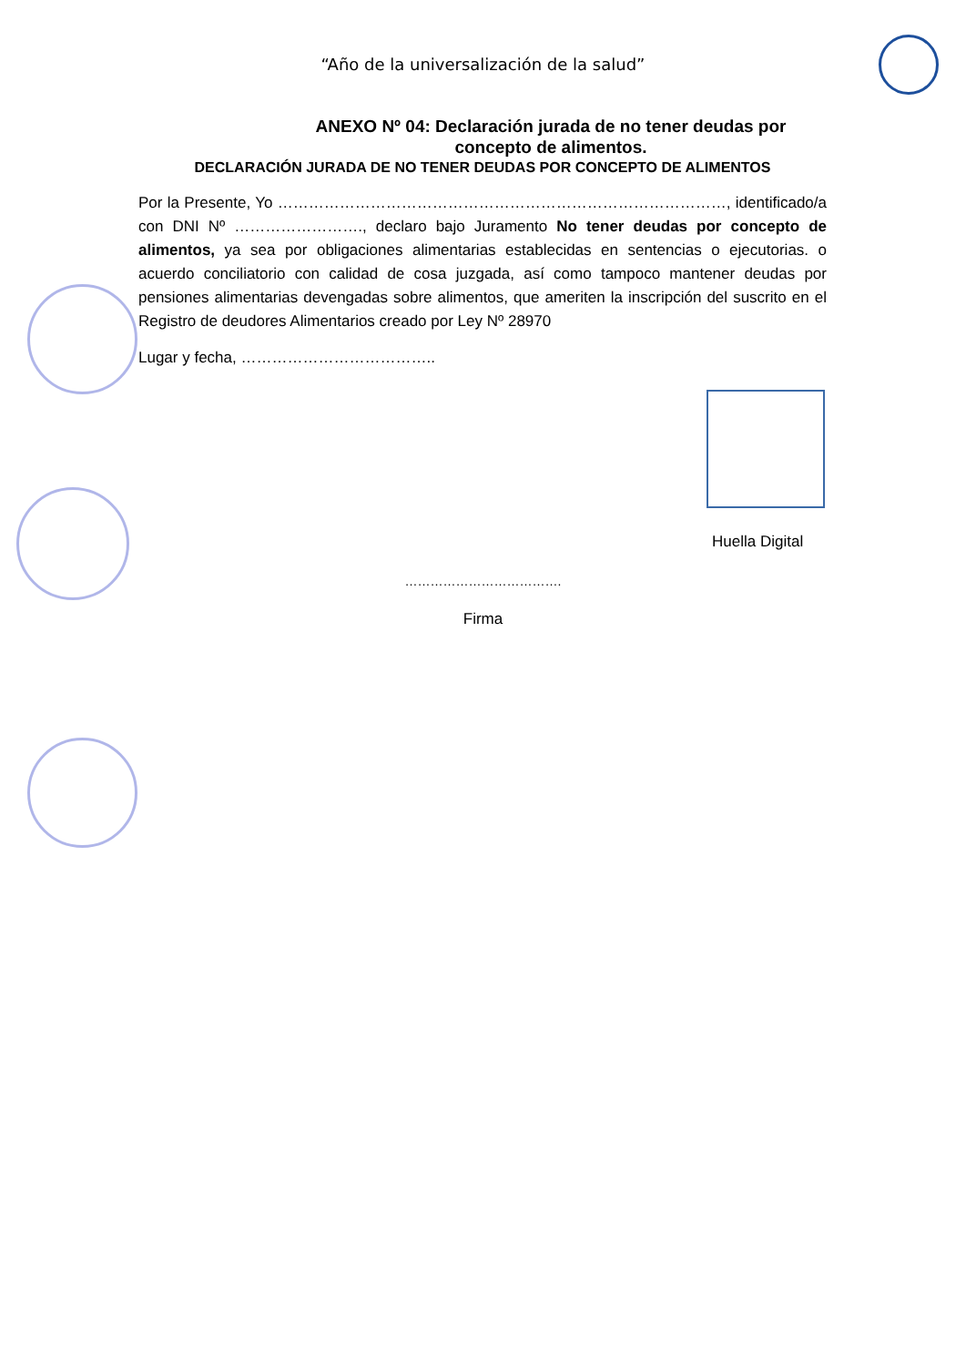“Año de la universalización de la salud”
ANEXO Nº 04: Declaración jurada de no tener deudas por concepto de alimentos.
DECLARACIÓN JURADA DE NO TENER DEUDAS POR CONCEPTO DE ALIMENTOS
Por la Presente, Yo ……………………………………………………………………………, identificado/a con DNI Nº ……………………., declaro bajo Juramento No tener deudas por concepto de alimentos, ya sea por obligaciones alimentarias establecidas en sentencias o ejecutorias. o acuerdo conciliatorio con calidad de cosa juzgada, así como tampoco mantener deudas por pensiones alimentarias devengadas sobre alimentos, que ameriten la inscripción del suscrito en el Registro de deudores Alimentarios creado por Ley Nº 28970
Lugar y fecha, ………………………………..
Huella Digital
……………………………….
Firma